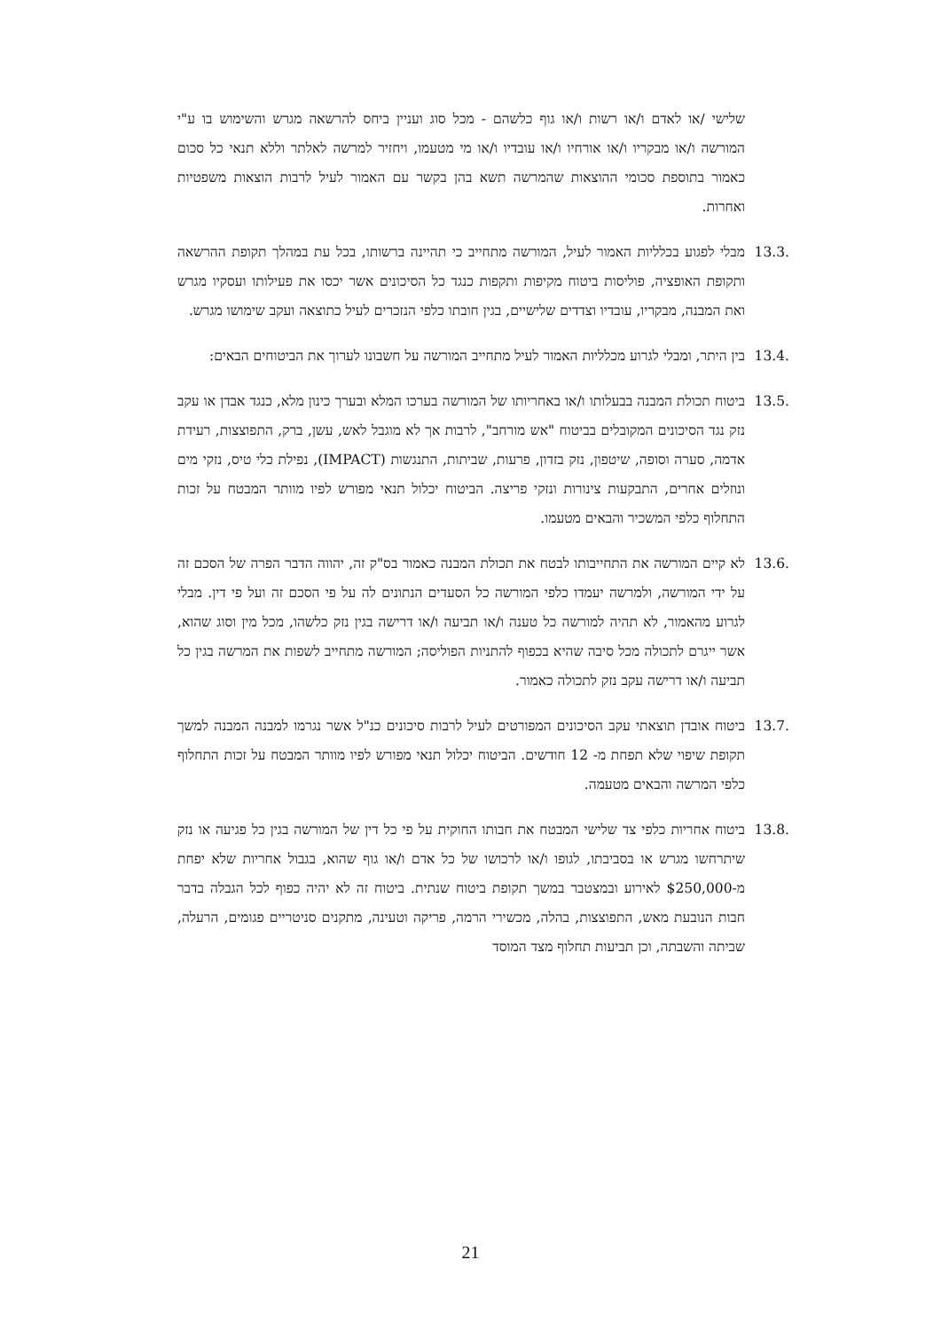שלישי /או לאדם ו/או רשות ו/או גוף כלשהם - מכל סוג ועניין ביחס להרשאה מגרש והשימוש בו ע"י המורשה ו/או מבקריו ו/או אורחיו ו/או עובדיו ו/או מי מטעמו, ויחזיר למרשה לאלתר וללא תנאי כל סכום כאמור בתוספת סכומי ההוצאות שהמרשה תשא בהן בקשר עם האמור לעיל לרבות הוצאות משפטיות ואחרות.
13.3.
מבלי לפגוע בכלליות האמור לעיל, המורשה מתחייב כי תהיינה ברשותו, בכל עת במהלך תקופת ההרשאה ותקופת האופציה, פוליסות ביטוח מקיפות ותקפות כנגד כל הסיכונים אשר יכסו את פעילותו ועסקיו מגרש ואת המבנה, מבקריו, עובדיו וצדדים שלישיים, בגין חובתו כלפי הנזכרים לעיל כתוצאה ועקב שימושו מגרש.
13.4.
בין היתר, ומבלי לגרוע מכלליות האמור לעיל מתחייב המורשה על חשבונו לערוך את הביטוחים הבאים:
13.5.
ביטוח תכולת המבנה בבעלותו ו/או באחריותו של המורשה בערכו המלא ובערך כינון מלא, כנגד אבדן או עקב נזק נגד הסיכונים המקובלים בביטוח "אש מורחב", לרבות אך לא מוגבל לאש, עשן, ברק, התפוצצות, רעידת אדמה, סערה וסופה, שיטפון, נזק בזדון, פרעות, שביתות, התנגשות (IMPACT), נפילת כלי טיס, נזקי מים ונוזלים אחרים, התבקעות צינורות ונזקי פריצה. הביטוח יכלול תנאי מפורש לפיו מוותר המבטח על זכות התחלוף כלפי המשכיר והבאים מטעמו.
13.6.
לא קיים המורשה את התחייבותו לבטח את תכולת המבנה כאמור בס"ק זה, יהווה הדבר הפרה של הסכם זה על ידי המורשה, ולמרשה יעמדו כלפי המורשה כל הסעדים הנתונים לה על פי הסכם זה ועל פי דין. מבלי לגרוע מהאמור, לא תהיה למורשה כל טענה ו/או תביעה ו/או דרישה בגין נזק כלשהו, מכל מין וסוג שהוא, אשר ייגרם לתכולה מכל סיבה שהיא בכפוף להתניות הפוליסה; המורשה מתחייב לשפות את המרשה בגין כל תביעה ו/או דרישה עקב נזק לתכולה כאמור.
13.7.
ביטוח אובדן תוצאתי עקב הסיכונים המפורטים לעיל לרבות סיכונים כנ"ל אשר נגרמו למבנה המבנה למשך תקופת שיפוי שלא תפחת מ- 12 חודשים. הביטוח יכלול תנאי מפורש לפיו מוותר המבטח על זכות התחלוף כלפי המרשה והבאים מטעמה.
13.8.
ביטוח אחריות כלפי צד שלישי המבטח את חבותו החוקית על פי כל דין של המורשה בגין כל פגיעה או נזק שיתרחשו מגרש או בסביבתו, לגופו ו/או לרכושו של כל אדם ו/או גוף שהוא, בגבול אחריות שלא יפחת מ-$250,000 לאירוע ובמצטבר במשך תקופת ביטוח שנתית. ביטוח זה לא יהיה כפוף לכל הגבלה בדבר חבות הנובעת מאש, התפוצצות, בהלה, מכשירי הרמה, פריקה וטעינה, מתקנים סניטריים פגומים, הרעלה, שביתה והשבתה, וכן תביעות תחלוף מצד המוסד
21